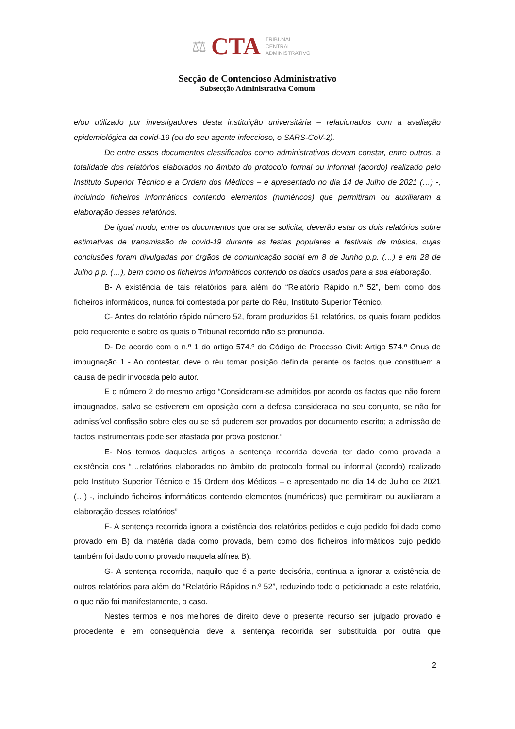⚖ CTA TRIBUNAL
CENTRAL
ADMINISTRATIVO
Secção de Contencioso Administrativo
Subsecção Administrativa Comum
e/ou utilizado por investigadores desta instituição universitária – relacionados com a avaliação epidemiológica da covid-19 (ou do seu agente infeccioso, o SARS-CoV-2).
De entre esses documentos classificados como administrativos devem constar, entre outros, a totalidade dos relatórios elaborados no âmbito do protocolo formal ou informal (acordo) realizado pelo Instituto Superior Técnico e a Ordem dos Médicos – e apresentado no dia 14 de Julho de 2021 (…) -, incluindo ficheiros informáticos contendo elementos (numéricos) que permitiram ou auxiliaram a elaboração desses relatórios.
De igual modo, entre os documentos que ora se solicita, deverão estar os dois relatórios sobre estimativas de transmissão da covid-19 durante as festas populares e festivais de música, cujas conclusões foram divulgadas por órgãos de comunicação social em 8 de Junho p.p. (…) e em 28 de Julho p.p. (…), bem como os ficheiros informáticos contendo os dados usados para a sua elaboração.
B- A existência de tais relatórios para além do “Relatório Rápido n.º 52”, bem como dos ficheiros informáticos, nunca foi contestada por parte do Réu, Instituto Superior Técnico.
C- Antes do relatório rápido número 52, foram produzidos 51 relatórios, os quais foram pedidos pelo requerente e sobre os quais o Tribunal recorrido não se pronuncia.
D- De acordo com o n.º 1 do artigo 574.º do Código de Processo Civil: Artigo 574.º Ónus de impugnação 1 - Ao contestar, deve o réu tomar posição definida perante os factos que constituem a causa de pedir invocada pelo autor.
E o número 2 do mesmo artigo “Consideram-se admitidos por acordo os factos que não forem impugnados, salvo se estiverem em oposição com a defesa considerada no seu conjunto, se não for admissível confissão sobre eles ou se só puderem ser provados por documento escrito; a admissão de factos instrumentais pode ser afastada por prova posterior.”
E- Nos termos daqueles artigos a sentença recorrida deveria ter dado como provada a existência dos “…relatórios elaborados no âmbito do protocolo formal ou informal (acordo) realizado pelo Instituto Superior Técnico e 15 Ordem dos Médicos – e apresentado no dia 14 de Julho de 2021 (…) -, incluindo ficheiros informáticos contendo elementos (numéricos) que permitiram ou auxiliaram a elaboração desses relatórios”
F- A sentença recorrida ignora a existência dos relatórios pedidos e cujo pedido foi dado como provado em B) da matéria dada como provada, bem como dos ficheiros informáticos cujo pedido também foi dado como provado naquela alínea B).
G- A sentença recorrida, naquilo que é a parte decisória, continua a ignorar a existência de outros relatórios para além do “Relatório Rápidos n.º 52”, reduzindo todo o peticionado a este relatório, o que não foi manifestamente, o caso.
Nestes termos e nos melhores de direito deve o presente recurso ser julgado provado e procedente e em consequência deve a sentença recorrida ser substituída por outra que
2